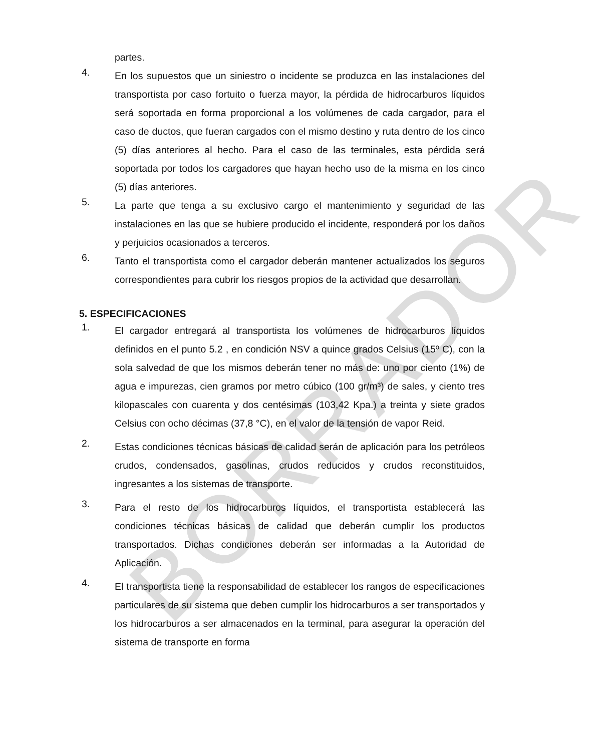BORRADOR
partes.
4.
En los supuestos que un siniestro o incidente se produzca en las instalaciones del transportista por caso fortuito o fuerza mayor, la pérdida de hidrocarburos líquidos será soportada en forma proporcional a los volúmenes de cada cargador, para el caso de ductos, que fueran cargados con el mismo destino y ruta dentro de los cinco (5) días anteriores al hecho. Para el caso de las terminales, esta pérdida será soportada por todos los cargadores que hayan hecho uso de la misma en los cinco (5) días anteriores.
5.
La parte que tenga a su exclusivo cargo el mantenimiento y seguridad de las instalaciones en las que se hubiere producido el incidente, responderá por los daños y perjuicios ocasionados a terceros.
6.
Tanto el transportista como el cargador deberán mantener actualizados los seguros correspondientes para cubrir los riesgos propios de la actividad que desarrollan.
5. ESPECIFICACIONES
1.
El cargador entregará al transportista los volúmenes de hidrocarburos líquidos definidos en el punto 5.2 , en condición NSV a quince grados Celsius (15º C), con la sola salvedad de que los mismos deberán tener no más de: uno por ciento (1%) de agua e impurezas, cien gramos por metro cúbico (100 gr/m³) de sales, y ciento tres kilopascales con cuarenta y dos centésimas (103,42 Kpa.) a treinta y siete grados Celsius con ocho décimas (37,8 °C), en el valor de la tensión de vapor Reid.
2.
Estas condiciones técnicas básicas de calidad serán de aplicación para los petróleos crudos, condensados, gasolinas, crudos reducidos y crudos reconstituidos, ingresantes a los sistemas de transporte.
3.
Para el resto de los hidrocarburos líquidos, el transportista establecerá las condiciones técnicas básicas de calidad que deberán cumplir los productos transportados. Dichas condiciones deberán ser informadas a la Autoridad de Aplicación.
4.
El transportista tiene la responsabilidad de establecer los rangos de especificaciones particulares de su sistema que deben cumplir los hidrocarburos a ser transportados y los hidrocarburos a ser almacenados en la terminal, para asegurar la operación del sistema de transporte en forma